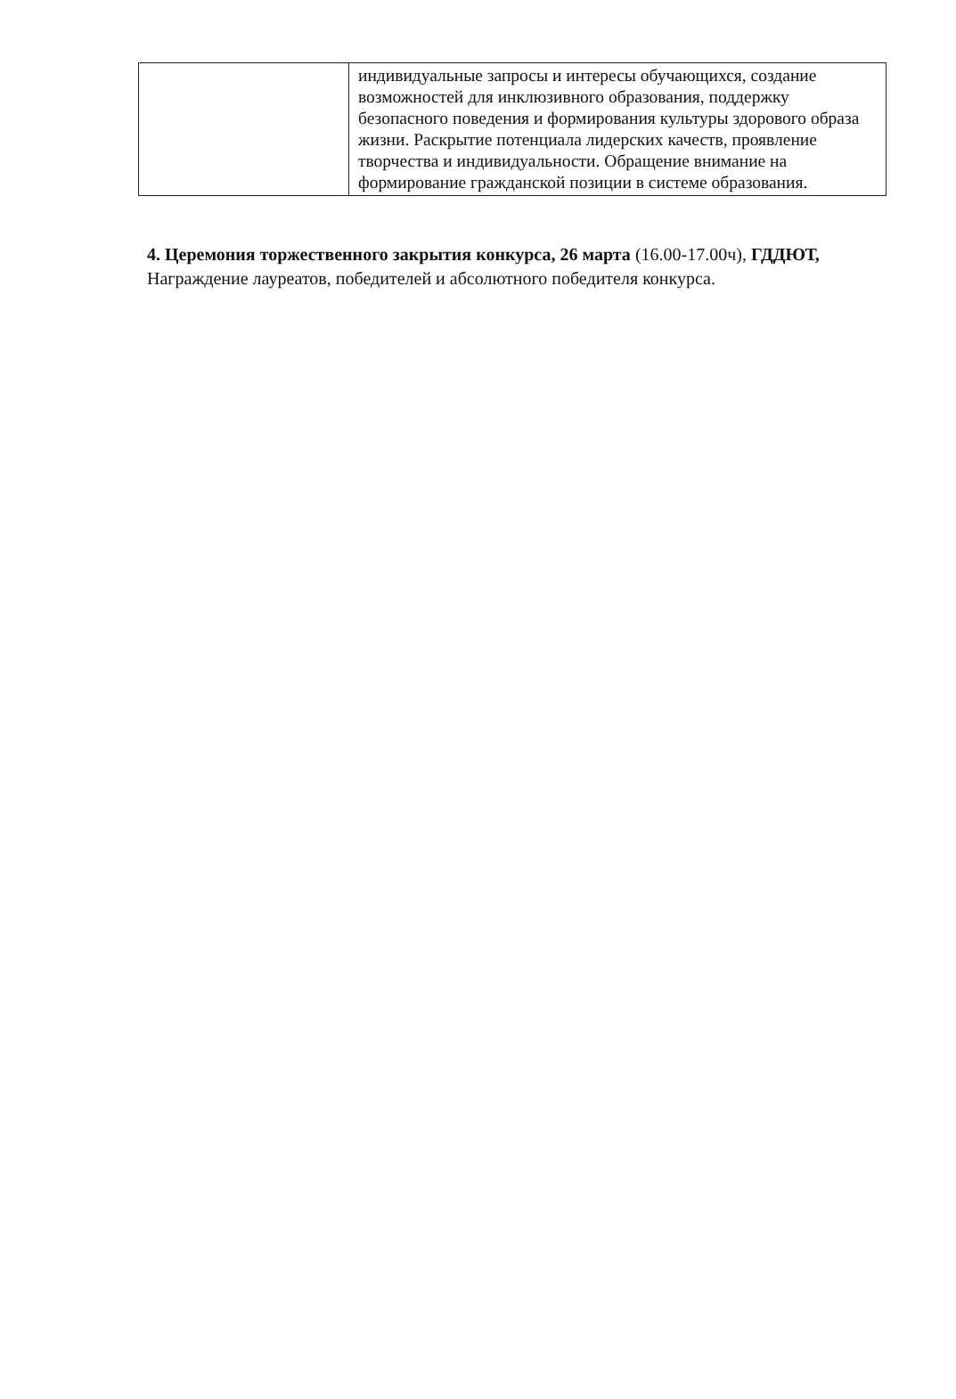| | индивидуальные запросы и интересы обучающихся, создание возможностей для инклюзивного образования, поддержку безопасного поведения и формирования культуры здорового образа жизни. Раскрытие потенциала лидерских качеств, проявление творчества и индивидуальности. Обращение внимание на формирование гражданской позиции в системе образования. |
4. Церемония торжественного закрытия конкурса, 26 марта (16.00-17.00ч), ГДДЮТ,
Награждение лауреатов, победителей и абсолютного победителя конкурса.